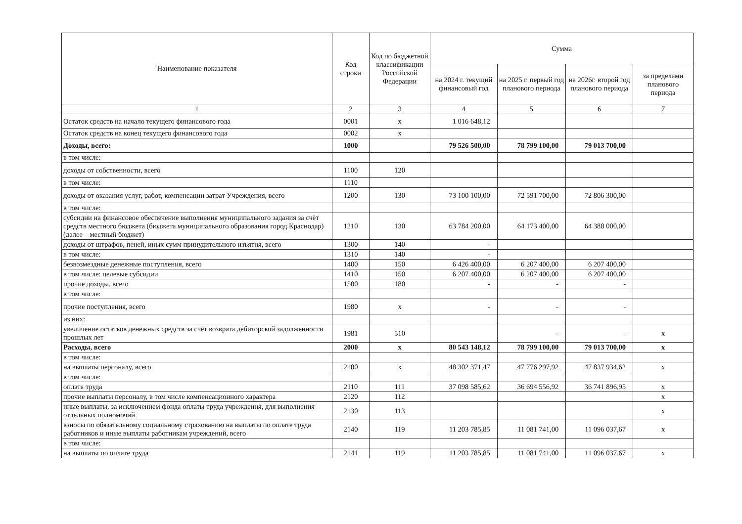| Наименование показателя | Код строки | Код по бюджетной классификации Российской Федерации | Сумма | | | |
| --- | --- | --- | --- | --- | --- | --- |
| | | | на 2024 г. текущий финансовый год | на 2025 г. первый год планового периода | на 2026г. второй год планового периода | за пределами планового периода |
| 1 | 2 | 3 | 4 | 5 | 6 | 7 |
| Остаток средств на начало текущего финансового года | 0001 | x | 1 016 648,12 | | | |
| Остаток средств на конец текущего финансового года | 0002 | x | | | | |
| Доходы, всего: | 1000 | | 79 526 500,00 | 78 799 100,00 | 79 013 700,00 | |
| в том числе: | | | | | | |
| доходы от собственности, всего | 1100 | 120 | | | | |
| в том числе: | 1110 | | | | | |
| доходы от оказания услуг, работ, компенсации затрат Учреждения, всего | 1200 | 130 | 73 100 100,00 | 72 591 700,00 | 72 806 300,00 | |
| в том числе: | | | | | | |
| субсидии на финансовое обеспечение выполнения муниципального задания за счёт средств местного бюджета (бюджета муниципального образования город Краснодар) (далее – местный бюджет) | 1210 | 130 | 63 784 200,00 | 64 173 400,00 | 64 388 000,00 | |
| доходы от штрафов, пеней, иных сумм принудительного изъятия, всего | 1300 | 140 | - | | | |
| в том числе: | 1310 | 140 | - | | | |
| безвозмездные денежные поступления, всего | 1400 | 150 | 6 426 400,00 | 6 207 400,00 | 6 207 400,00 | |
| в том числе: целевые субсидии | 1410 | 150 | 6 207 400,00 | 6 207 400,00 | 6 207 400,00 | |
| прочие доходы, всего | 1500 | 180 | - | - | - | |
| в том числе: | | | | | | |
| прочие поступления, всего | 1980 | x | - | - | - | |
| из них: | | | | | | |
| увеличение остатков денежных средств за счёт возврата дебиторской задолженности прошлых лет | 1981 | 510 | | - | - | x |
| Расходы, всего | 2000 | x | 80 543 148,12 | 78 799 100,00 | 79 013 700,00 | x |
| в том числе: | | | | | | |
| на выплаты персоналу, всего | 2100 | x | 48 302 371,47 | 47 776 297,92 | 47 837 934,62 | x |
| в том числе: | | | | | | |
| оплата труда | 2110 | 111 | 37 098 585,62 | 36 694 556,92 | 36 741 896,95 | x |
| прочие выплаты персоналу, в том числе компенсационного характера | 2120 | 112 | | | | x |
| иные выплаты, за исключением фонда оплаты труда учреждения, для выполнения отдельных полномочий | 2130 | 113 | | | | x |
| взносы по обязательному социальному страхованию на выплаты по оплате труда работников и иные выплаты работникам учреждений, всего | 2140 | 119 | 11 203 785,85 | 11 081 741,00 | 11 096 037,67 | x |
| в том числе: | | | | | | |
| на выплаты по оплате труда | 2141 | 119 | 11 203 785,85 | 11 081 741,00 | 11 096 037,67 | x |